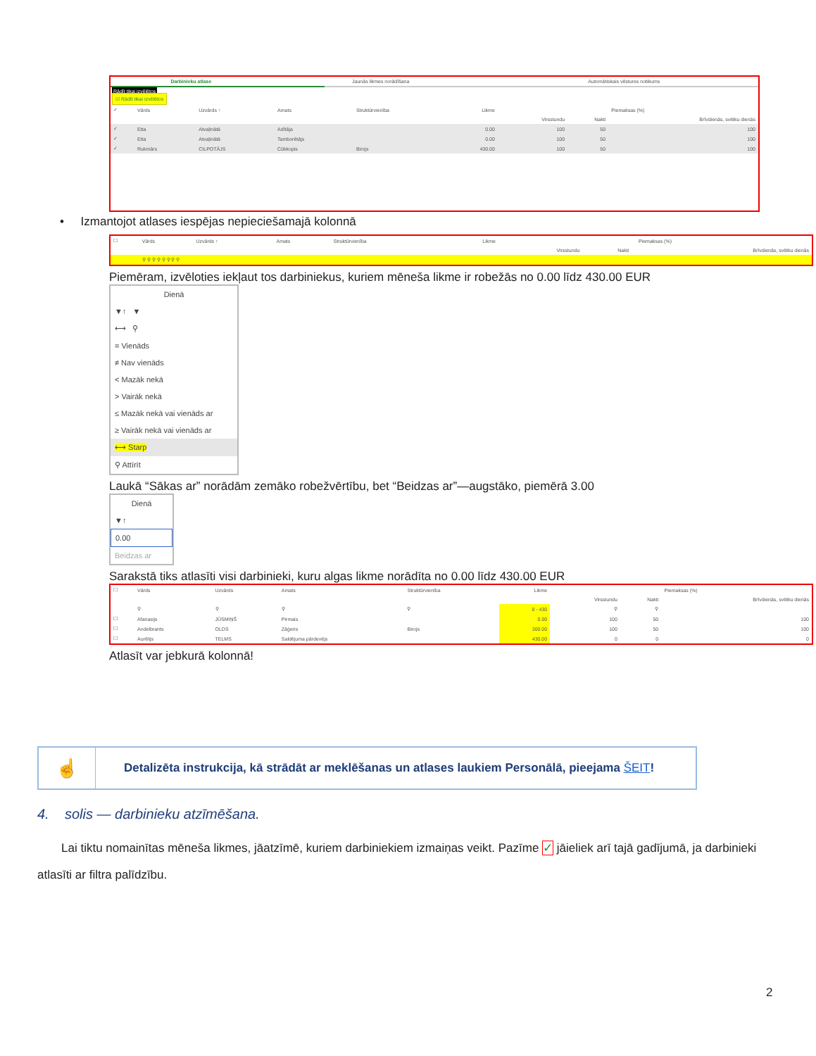| Darbinieku atlase | Jaunās likmes norādīšana | Automātiskais vēstures notikums |
Rādīt tikai izvēlētos
☑ Rādīt tikai izvēlētos
| ✓ | Vārds | Uzvārds ↑ | Amats | Struktūrvienība | Likme | Piemaksas (%) | | |
| --- | --- | --- | --- | --- | --- | --- | --- | --- |
| | | | | | | Virsstundu | Nakti | Brīvdienās, svētku dienās |
| ✓ | Etta | Atvaļinātā | Adītāja | | 0.00 | 100 | 50 | 100 |
| ✓ | Etta | Atvaļinātā | Tamborētājs | | 0.00 | 100 | 50 | 100 |
| ✓ | Rukmārs | CILPOTĀJS | Cūkkopis | Birojs | 430.00 | 100 | 50 | 100 |
• Izmantojot atlases iespējas nepieciešamajā kolonnā
| ☐ | Vārds | Uzvārds ↑ | Amats | Struktūrvienība | Likme | Piemaksas (%) | | |
| --- | --- | --- | --- | --- | --- | --- | --- | --- |
| | | | | | | Virsstundu | Nakti | Brīvdienās, svētku dienās |
| | ⚲ ⚲ ⚲ ⚲ ⚲ ⚲ ⚲ ⚲ | | | | | | | |
Piemēram, izvēloties iekļaut tos darbiniekus, kuriem mēneša likme ir robežās no 0.00 līdz 430.00 EUR
Dienā
▼↑ ▼
⟷ ⚲
= Vienāds
≠ Nav vienāds
< Mazāk nekā
> Vairāk nekā
≤ Mazāk nekā vai vienāds ar
≥ Vairāk nekā vai vienāds ar
⟷ Starp
⚲ Attīrīt
Laukā “Sākas ar” norādām zemāko robežvērtību, bet “Beidzas ar”—augstāko, piemērā 3.00
Dienā
▼↑
0.00
Beidzas ar
Sarakstā tiks atlasīti visi darbinieki, kuru algas likme norādīta no 0.00 līdz 430.00 EUR
| ☐ | Vārds | Uzvārds | Amats | Struktūrvienība | Likme | Piemaksas (%) | | |
| --- | --- | --- | --- | --- | --- | --- | --- | --- |
| | | | | | | Virsstundu | Nakti | Brīvdienās, svētku dienās |
| | ⚲ | ⚲ | ⚲ | ⚲ | 0 - 430 | ⚲ | ⚲ | |
| ☐ | Afanasijs | JŪSMIŅŠ | Pirmais | | 0.00 | 100 | 50 | 100 |
| ☐ | Andelbrants | OLDS | Zāģeris | Birojs | 300.00 | 100 | 50 | 100 |
| ☐ | Aurēlijs | TELMS | Saldējuma pārdevējs | | 430.00 | 0 | 0 | 0 |
Atlasīt var jebkurā kolonnā!
☝
Detalizēta instrukcija, kā strādāt ar meklēšanas un atlases laukiem Personālā, pieejama ŠEIT!
4. solis — darbinieku atzīmēšana.
Lai tiktu nomainītas mēneša likmes, jāatzīmē, kuriem darbiniekiem izmaiņas veikt. Pazīme ✓ jāieliek arī tajā gadījumā, ja darbinieki atlasīti ar filtra palīdzību.
2